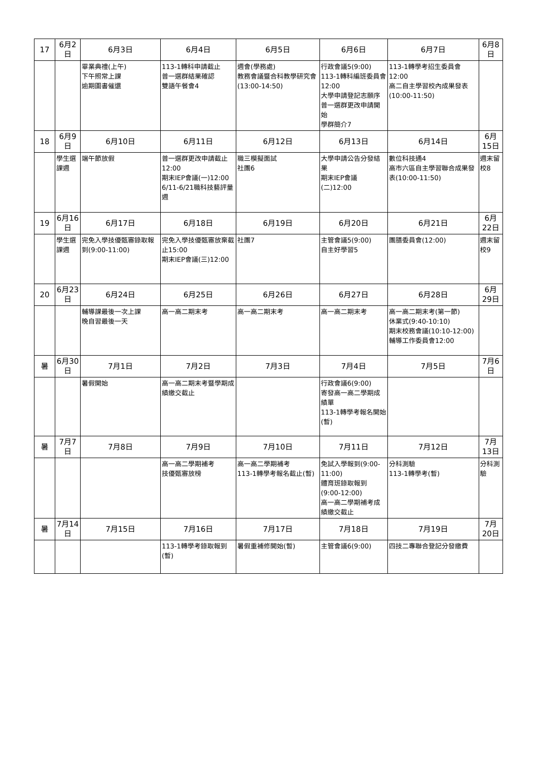| 17 | 6月2日 | 6月3日 | 6月4日 | 6月5日 | 6月6日 | 6月7日 | 6月8日 |
| --- | --- | --- | --- | --- | --- | --- | --- |
| | | 畢業典禮(上午) 下午照常上課 逾期圖書催還 | 113-1轉科申請截止 普一選群結果確認 雙語午餐會4 | 週會(學務處) 教務會議暨合科教學研究會(13:00-14:50) | 行政會議5(9:00) 113-1轉科編班委員會12:00 大學申請登記志願序 普一選群更改申請開始 學群簡介7 | 113-1轉學考招生委員會12:00 高二自主學習校內成果發表(10:00-11:50) | |
| 18 | 6月9日 | 6月10日 | 6月11日 | 6月12日 | 6月13日 | 6月14日 | 6月15日 |
| | 學生選課週 | 端午節放假 | 普一選群更改申請截止12:00 期末IEP會議(一)12:00 6/11-6/21職科技藝評量週 | 職三模擬面試 社團6 | 大學申請公告分發結果 期末IEP會議(二)12:00 | 數位科技通4 高市六區自主學習聯合成果發表(10:00-11:50) | 週末留校8 |
| 19 | 6月16日 | 6月17日 | 6月18日 | 6月19日 | 6月20日 | 6月21日 | 6月22日 |
| | 學生選課週 | 完免入學技優甄審錄取報到(9:00-11:00) | 完免入學技優甄審放棄截止15:00 期末IEP會議(三)12:00 | 社團7 | 主管會議5(9:00) 自主好學習5 | 團膳委員會(12:00) | 週末留校9 |
| 20 | 6月23日 | 6月24日 | 6月25日 | 6月26日 | 6月27日 | 6月28日 | 6月29日 |
| | | 輔導課最後一次上課 晚自習最後一天 | 高一高二期末考 | 高一高二期末考 | 高一高二期末考 | 高一高二期末考(第一節) 休業式(9:40-10:10) 期末校務會議(10:10-12:00) 輔導工作委員會12:00 | |
| 暑 | 6月30日 | 7月1日 | 7月2日 | 7月3日 | 7月4日 | 7月5日 | 7月6日 |
| | | 暑假開始 | 高一高二期末考暨學期成績繳交截止 | | 行政會議6(9:00) 寄發高一高二學期成績單 113-1轉學考報名開始(暫) | | |
| 暑 | 7月7日 | 7月8日 | 7月9日 | 7月10日 | 7月11日 | 7月12日 | 7月13日 |
| | | | 高一高二學期補考 技優甄審放榜 | 高一高二學期補考 113-1轉學考報名截止(暫) | 免試入學報到(9:00-11:00) 體育班錄取報到(9:00-12:00) 高一高二學期補考成績繳交截止 | 分科測驗 113-1轉學考(暫) | 分科測驗 |
| 暑 | 7月14日 | 7月15日 | 7月16日 | 7月17日 | 7月18日 | 7月19日 | 7月20日 |
| | | | 113-1轉學考錄取報到(暫) | 暑假重補修開始(暫) | 主管會議6(9:00) | 四技二專聯合登記分發繳費 | |